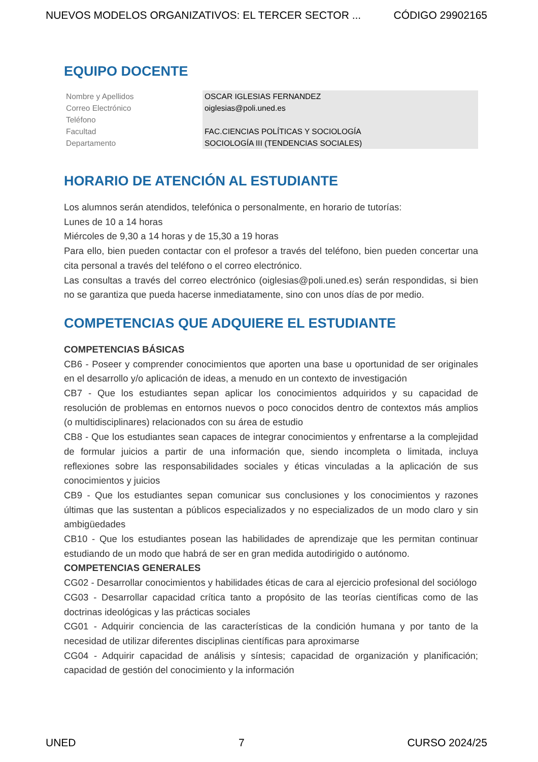NUEVOS MODELOS ORGANIZATIVOS: EL TERCER SECTOR ... CÓDIGO 29902165
EQUIPO DOCENTE
| Nombre y Apellidos | OSCAR IGLESIAS FERNANDEZ |
| Correo Electrónico | oiglesias@poli.uned.es |
| Teléfono | |
| Facultad | FAC.CIENCIAS POLÍTICAS Y SOCIOLOGÍA |
| Departamento | SOCIOLOGÍA III (TENDENCIAS SOCIALES) |
HORARIO DE ATENCIÓN AL ESTUDIANTE
Los alumnos serán atendidos, telefónica o personalmente, en horario de tutorías:
Lunes de 10 a 14 horas
Miércoles de 9,30 a 14 horas y de 15,30 a 19 horas
Para ello, bien pueden contactar con el profesor a través del teléfono, bien pueden concertar una cita personal a través del teléfono o el correo electrónico.
Las consultas a través del correo electrónico (oiglesias@poli.uned.es) serán respondidas, si bien no se garantiza que pueda hacerse inmediatamente, sino con unos días de por medio.
COMPETENCIAS QUE ADQUIERE EL ESTUDIANTE
COMPETENCIAS BÁSICAS
CB6 - Poseer y comprender conocimientos que aporten una base u oportunidad de ser originales en el desarrollo y/o aplicación de ideas, a menudo en un contexto de investigación
CB7 - Que los estudiantes sepan aplicar los conocimientos adquiridos y su capacidad de resolución de problemas en entornos nuevos o poco conocidos dentro de contextos más amplios (o multidisciplinares) relacionados con su área de estudio
CB8 - Que los estudiantes sean capaces de integrar conocimientos y enfrentarse a la complejidad de formular juicios a partir de una información que, siendo incompleta o limitada, incluya reflexiones sobre las responsabilidades sociales y éticas vinculadas a la aplicación de sus conocimientos y juicios
CB9 - Que los estudiantes sepan comunicar sus conclusiones y los conocimientos y razones últimas que las sustentan a públicos especializados y no especializados de un modo claro y sin ambigüedades
CB10 - Que los estudiantes posean las habilidades de aprendizaje que les permitan continuar estudiando de un modo que habrá de ser en gran medida autodirigido o autónomo.
COMPETENCIAS GENERALES
CG02 - Desarrollar conocimientos y habilidades éticas de cara al ejercicio profesional del sociólogo
CG03 - Desarrollar capacidad crítica tanto a propósito de las teorías científicas como de las doctrinas ideológicas y las prácticas sociales
CG01 - Adquirir conciencia de las características de la condición humana y por tanto de la necesidad de utilizar diferentes disciplinas científicas para aproximarse
CG04 - Adquirir capacidad de análisis y síntesis; capacidad de organización y planificación; capacidad de gestión del conocimiento y la información
UNED 7 CURSO 2024/25